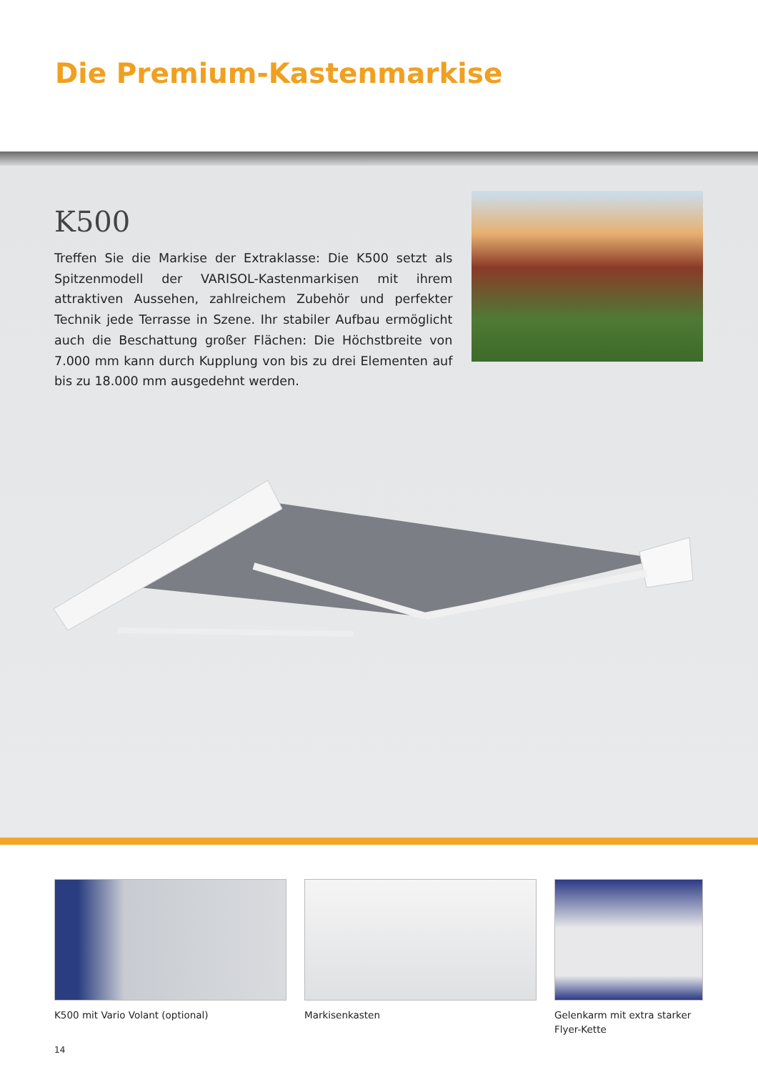Die Premium-Kastenmarkise
K500
Treffen Sie die Markise der Extraklasse: Die K500 setzt als Spitzenmodell der VARISOL-Kastenmarkisen mit ihrem attraktiven Aussehen, zahlreichem Zubehör und perfekter Technik jede Terrasse in Szene. Ihr stabiler Aufbau ermöglicht auch die Beschattung großer Flächen: Die Höchstbreite von 7.000 mm kann durch Kupplung von bis zu drei Elementen auf bis zu 18.000 mm ausgedehnt werden.
K500 mit Vario Volant (optional) Markisenkasten Gelenkarm mit extra starker Flyer-Kette
14